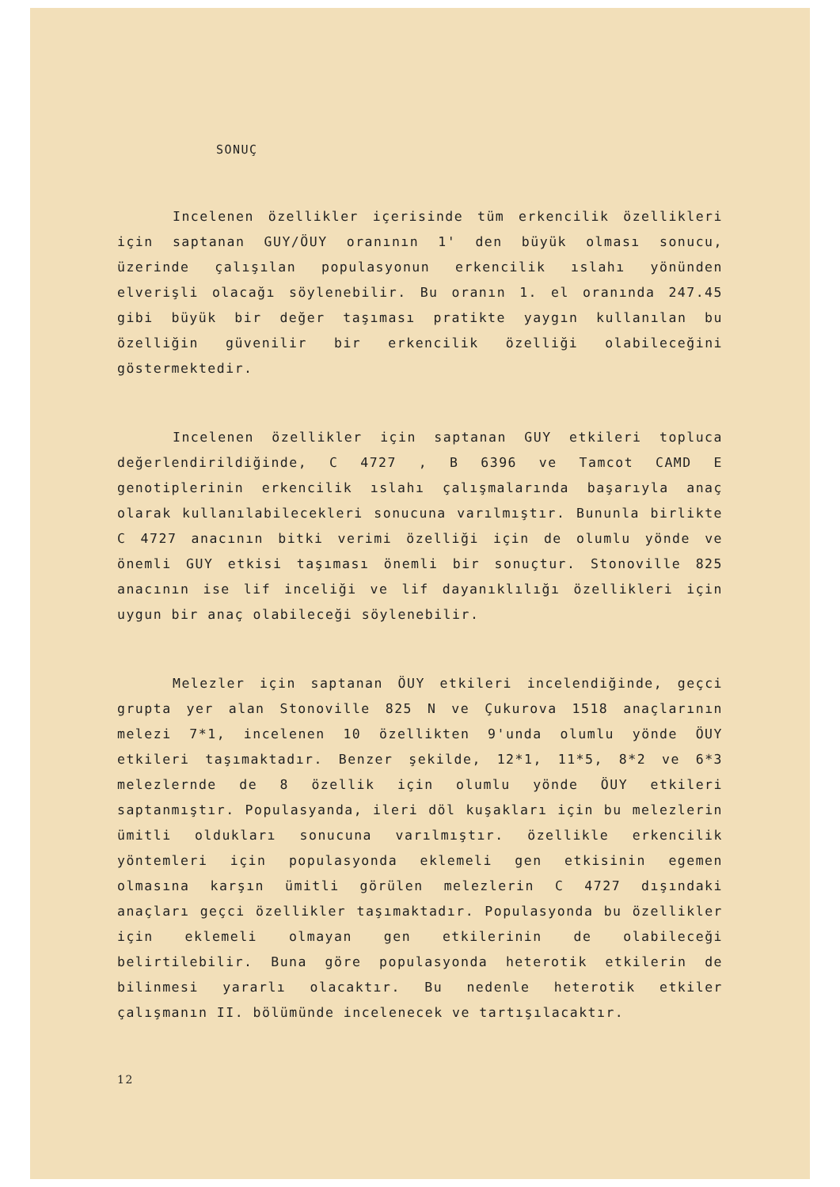SONUÇ
Incelenen özellikler içerisinde tüm erkencilik özellikleri için saptanan GUY/ÖUY oranının 1' den büyük olması sonucu, üzerinde çalışılan populasyonun erkencilik ıslahı yönünden elverişli olacağı söylenebilir. Bu oranın 1. el oranında 247.45 gibi büyük bir değer taşıması pratikte yaygın kullanılan bu özelliğin güvenilir bir erkencilik özelliği olabileceğini göstermektedir.
Incelenen özellikler için saptanan GUY etkileri topluca değerlendirildiğinde, C 4727 , B 6396 ve Tamcot CAMD E genotiplerinin erkencilik ıslahı çalışmalarında başarıyla anaç olarak kullanılabilecekleri sonucuna varılmıştır. Bununla birlikte C 4727 anacının bitki verimi özelliği için de olumlu yönde ve önemli GUY etkisi taşıması önemli bir sonuçtur. Stonoville 825 anacının ise lif inceliği ve lif dayanıklılığı özellikleri için uygun bir anaç olabileceği söylenebilir.
Melezler için saptanan ÖUY etkileri incelendiğinde, geçci grupta yer alan Stonoville 825 N ve Çukurova 1518 anaçlarının melezi 7*1, incelenen 10 özellikten 9'unda olumlu yönde ÖUY etkileri taşımaktadır. Benzer şekilde, 12*1, 11*5, 8*2 ve 6*3 melezlernde de 8 özellik için olumlu yönde ÖUY etkileri saptanmıştır. Populasyanda, ileri döl kuşakları için bu melezlerin ümitli oldukları sonucuna varılmıştır. özellikle erkencilik yöntemleri için populasyonda eklemeli gen etkisinin egemen olmasına karşın ümitli görülen melezlerin C 4727 dışındaki anaçları geçci özellikler taşımaktadır. Populasyonda bu özellikler için eklemeli olmayan gen etkilerinin de olabileceği belirtilebilir. Buna göre populasyonda heterotik etkilerin de bilinmesi yararlı olacaktır. Bu nedenle heterotik etkiler çalışmanın II. bölümünde incelenecek ve tartışılacaktır.
12